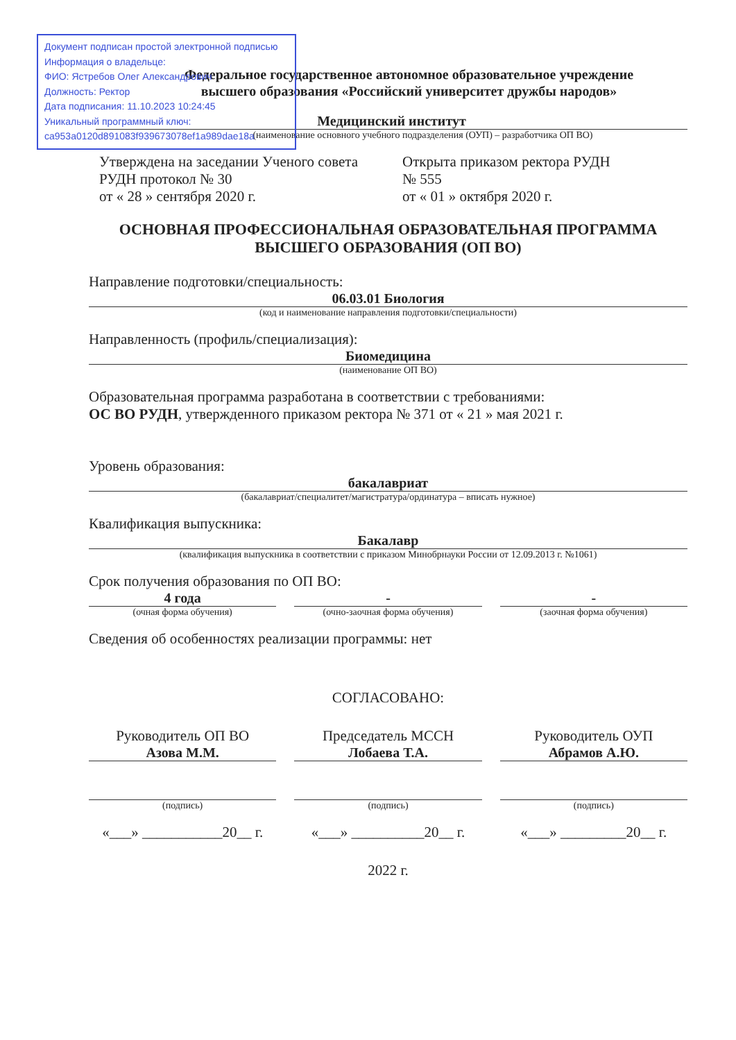Документ подписан простой электронной подписью
Информация о владельце:
ФИО: Ястребов Олег Александрович
Должность: Ректор
Дата подписания: 11.10.2023 10:24:45
Уникальный программный ключ:
ca953a0120d891083f939673078ef1a989dae18a
Федеральное государственное автономное образовательное учреждение
высшего образования «Российский университет дружбы народов»
Медицинский институт
(наименование основного учебного подразделения (ОУП) – разработчика ОП ВО)
Утверждена на заседании Ученого совета РУДН протокол № 30
от « 28 » сентября 2020 г.
Открыта приказом ректора РУДН
№ 555
от « 01 » октября 2020 г.
ОСНОВНАЯ ПРОФЕССИОНАЛЬНАЯ ОБРАЗОВАТЕЛЬНАЯ ПРОГРАММА
ВЫСШЕГО ОБРАЗОВАНИЯ (ОП ВО)
Направление подготовки/специальность:
06.03.01 Биология
(код и наименование направления подготовки/специальности)
Направленность (профиль/специализация):
Биомедицина
(наименование ОП ВО)
Образовательная программа разработана в соответствии с требованиями:
ОС ВО РУДН, утвержденного приказом ректора № 371 от « 21 » мая 2021 г.
Уровень образования:
бакалавриат
(бакалавриат/специалитет/магистратура/ординатура – вписать нужное)
Квалификация выпускника:
Бакалавр
(квалификация выпускника в соответствии с приказом Минобрнауки России от 12.09.2013 г. №1061)
Срок получения образования по ОП ВО:
4 года
(очная форма обучения)
-
(очно-заочная форма обучения)
-
(заочная форма обучения)
Сведения об особенностях реализации программы: нет
СОГЛАСОВАНО:
Руководитель ОП ВО
Азова М.М.
(подпись)
«___» ___________20__ г.
Председатель МССН
Лобаева Т.А.
(подпись)
«___» __________20__ г.
Руководитель ОУП
Абрамов А.Ю.
(подпись)
«___» _________20__ г.
2022 г.